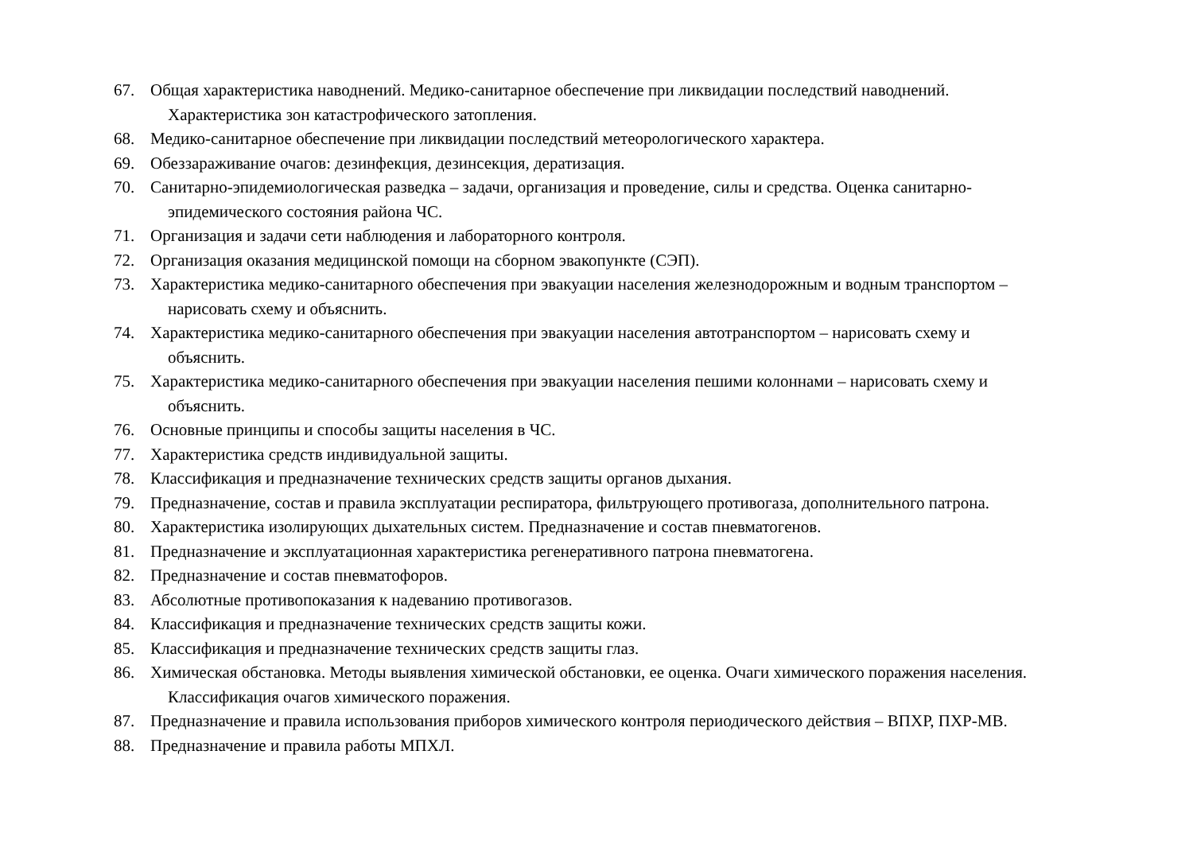67. Общая характеристика наводнений. Медико-санитарное обеспечение при ликвидации последствий наводнений.
Характеристика зон катастрофического затопления.
68. Медико-санитарное обеспечение при ликвидации последствий метеорологического характера.
69. Обеззараживание очагов: дезинфекция, дезинсекция, дератизация.
70. Санитарно-эпидемиологическая разведка – задачи, организация и проведение, силы и средства. Оценка санитарно-
эпидемического состояния района ЧС.
71. Организация и задачи сети наблюдения и лабораторного контроля.
72. Организация оказания медицинской помощи на сборном эвакопункте (СЭП).
73. Характеристика медико-санитарного обеспечения при эвакуации населения железнодорожным и водным транспортом –
нарисовать схему и объяснить.
74. Характеристика медико-санитарного обеспечения при эвакуации населения автотранспортом – нарисовать схему и
объяснить.
75. Характеристика медико-санитарного обеспечения при эвакуации населения пешими колоннами – нарисовать схему и
объяснить.
76. Основные принципы и способы защиты населения в ЧС.
77. Характеристика средств индивидуальной защиты.
78. Классификация и предназначение технических средств защиты органов дыхания.
79. Предназначение, состав и правила эксплуатации респиратора, фильтрующего противогаза, дополнительного патрона.
80. Характеристика изолирующих дыхательных систем. Предназначение и состав пневматогенов.
81. Предназначение и эксплуатационная характеристика регенеративного патрона пневматогена.
82. Предназначение и состав пневматофоров.
83. Абсолютные противопоказания к надеванию противогазов.
84. Классификация и предназначение технических средств защиты кожи.
85. Классификация и предназначение технических средств защиты глаз.
86. Химическая обстановка. Методы выявления химической обстановки, ее оценка. Очаги химического поражения населения.
Классификация очагов химического поражения.
87. Предназначение и правила использования приборов химического контроля периодического действия – ВПХР, ПХР-МВ.
88. Предназначение и правила работы МПХЛ.